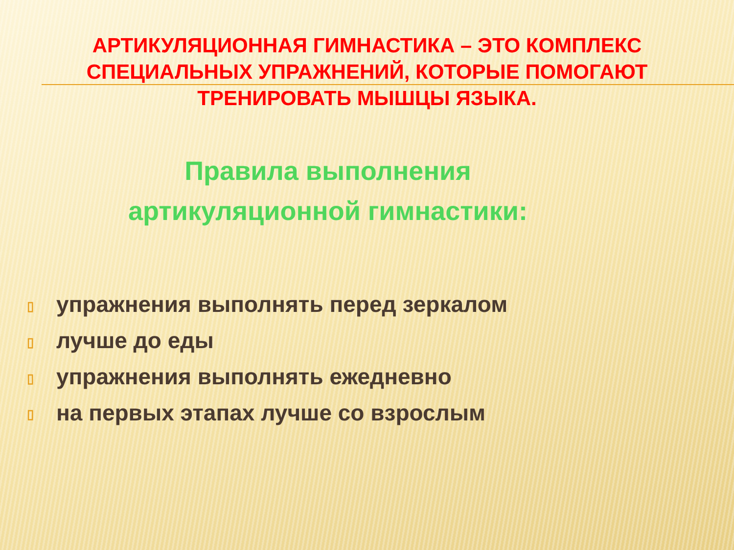АРТИКУЛЯЦИОННАЯ ГИМНАСТИКА – ЭТО КОМПЛЕКС СПЕЦИАЛЬНЫХ УПРАЖНЕНИЙ, КОТОРЫЕ ПОМОГАЮТ ТРЕНИРОВАТЬ МЫШЦЫ ЯЗЫКА.
Правила выполнения
артикуляционной гимнастики:
▯ упражнения выполнять перед зеркалом
▯ лучше до еды
▯ упражнения выполнять ежедневно
▯ на первых этапах лучше со взрослым